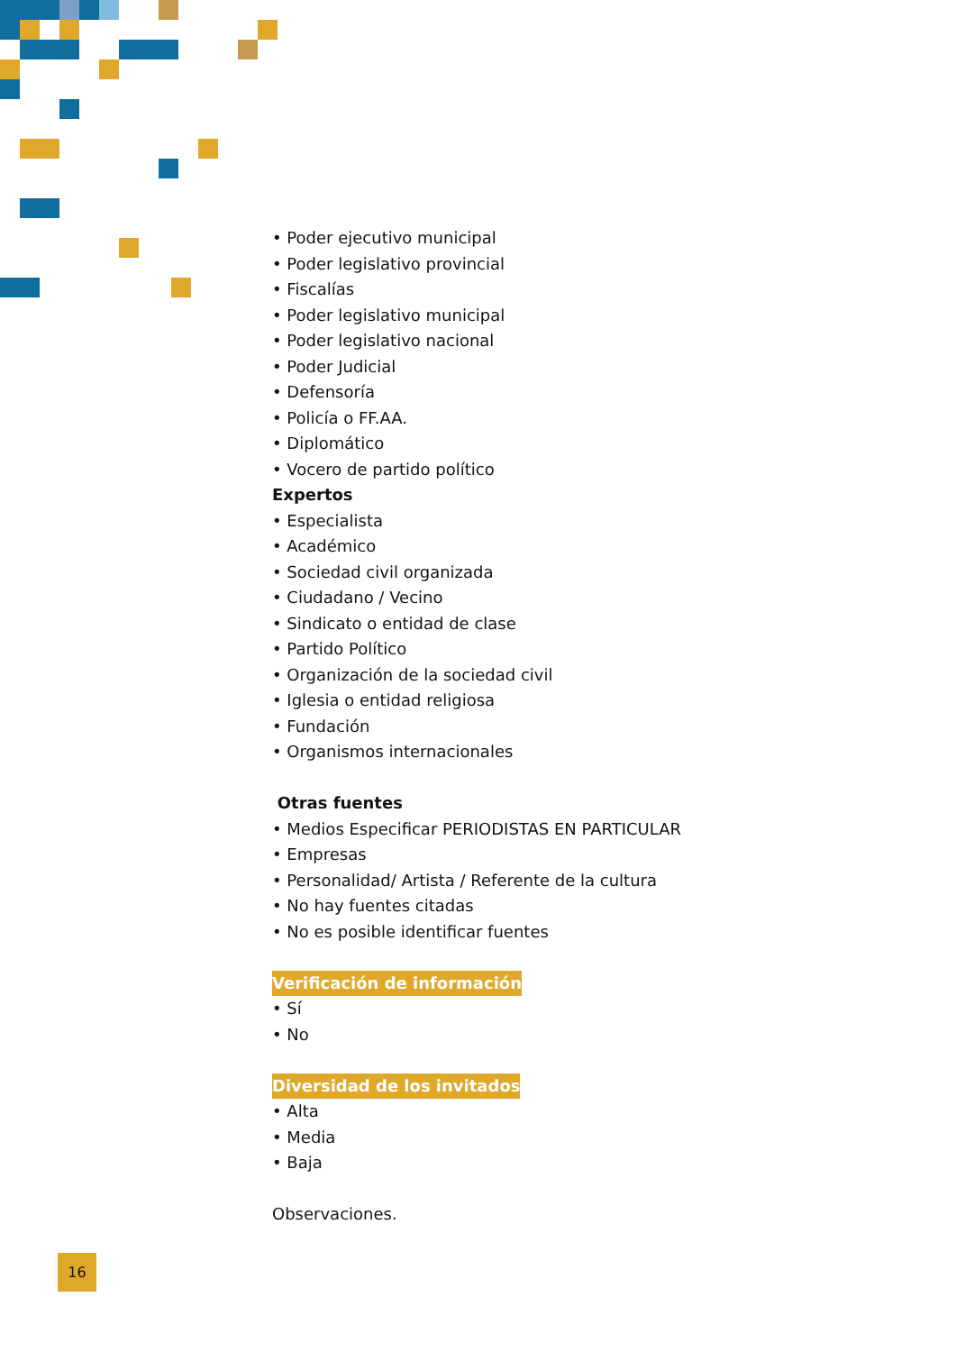• Poder ejecutivo municipal
• Poder legislativo provincial
• Fiscalías
• Poder legislativo municipal
• Poder legislativo nacional
• Poder Judicial
• Defensoría
• Policía o FF.AA.
• Diplomático
• Vocero de partido político
Expertos
• Especialista
• Académico
• Sociedad civil organizada
• Ciudadano / Vecino
• Sindicato o entidad de clase
• Partido Político
• Organización de la sociedad civil
• Iglesia o entidad religiosa
• Fundación
• Organismos internacionales
Otras fuentes
• Medios Especificar PERIODISTAS EN PARTICULAR
• Empresas
• Personalidad/ Artista / Referente de la cultura
• No hay fuentes citadas
• No es posible identificar fuentes
Verificación de información
• Sí
• No
Diversidad de los invitados
• Alta
• Media
• Baja
Observaciones.
16